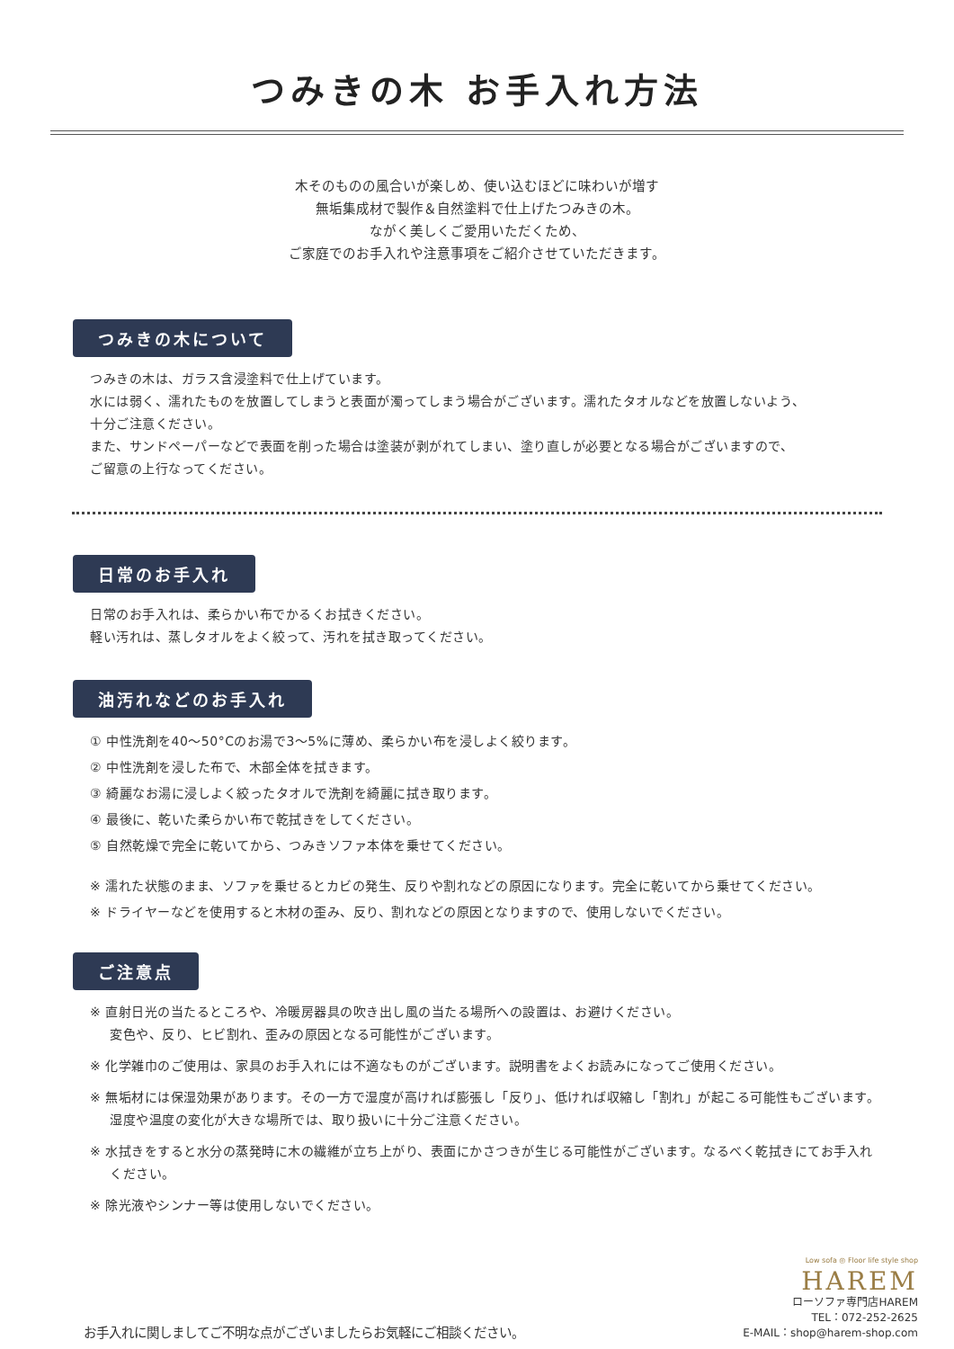つみきの木 お手入れ方法
木そのものの風合いが楽しめ、使い込むほどに味わいが増す
無垢集成材で製作＆自然塗料で仕上げたつみきの木。
ながく美しくご愛用いただくため、
ご家庭でのお手入れや注意事項をご紹介させていただきます。
つみきの木について
つみきの木は、ガラス含浸塗料で仕上げています。
水には弱く、濡れたものを放置してしまうと表面が濁ってしまう場合がございます。濡れたタオルなどを放置しないよう、
十分ご注意ください。
また、サンドペーパーなどで表面を削った場合は塗装が剥がれてしまい、塗り直しが必要となる場合がございますので、
ご留意の上行なってください。
日常のお手入れ
日常のお手入れは、柔らかい布でかるくお拭きください。
軽い汚れは、蒸しタオルをよく絞って、汚れを拭き取ってください。
油汚れなどのお手入れ
① 中性洗剤を40～50°Cのお湯で3～5%に薄め、柔らかい布を浸しよく絞ります。
② 中性洗剤を浸した布で、木部全体を拭きます。
③ 綺麗なお湯に浸しよく絞ったタオルで洗剤を綺麗に拭き取ります。
④ 最後に、乾いた柔らかい布で乾拭きをしてください。
⑤ 自然乾燥で完全に乾いてから、つみきソファ本体を乗せてください。
※ 濡れた状態のまま、ソファを乗せるとカビの発生、反りや割れなどの原因になります。完全に乾いてから乗せてください。
※ ドライヤーなどを使用すると木材の歪み、反り、割れなどの原因となりますので、使用しないでください。
ご注意点
※ 直射日光の当たるところや、冷暖房器具の吹き出し風の当たる場所への設置は、お避けください。
変色や、反り、ヒビ割れ、歪みの原因となる可能性がございます。
※ 化学雑巾のご使用は、家具のお手入れには不適なものがございます。説明書をよくお読みになってご使用ください。
※ 無垢材には保湿効果があります。その一方で湿度が高ければ膨張し「反り」、低ければ収縮し「割れ」が起こる可能性もございます。湿度や温度の変化が大きな場所では、取り扱いに十分ご注意ください。
※ 水拭きをすると水分の蒸発時に木の繊維が立ち上がり、表面にかさつきが生じる可能性がございます。なるべく乾拭きにてお手入れください。
※ 除光液やシンナー等は使用しないでください。
お手入れに関しましてご不明な点がございましたらお気軽にご相談ください。
Low sofa ◎ Floor life style shop
HAREM
ローソファ専門店HAREM
TEL：072-252-2625
E-MAIL：shop@harem-shop.com